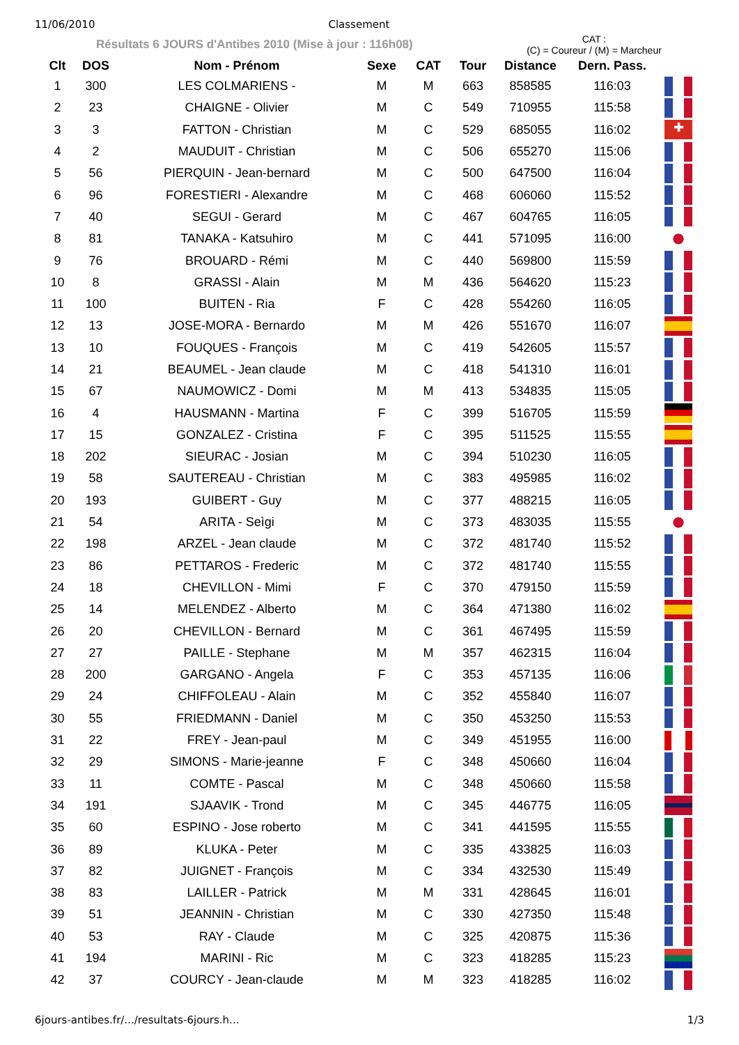11/06/2010 Classement
Résultats 6 JOURS d'Antibes 2010 (Mise à jour : 116h08)
CAT :
(C) = Coureur / (M) = Marcheur
| Clt | DOS | Nom - Prénom | Sexe | CAT | Tour | Distance | Dern. Pass. | |
| --- | --- | --- | --- | --- | --- | --- | --- | --- |
| 1 | 300 | LES COLMARIENS - | M | M | 663 | 858585 | 116:03 | |
| 2 | 23 | CHAIGNE - Olivier | M | C | 549 | 710955 | 115:58 | |
| 3 | 3 | FATTON - Christian | M | C | 529 | 685055 | 116:02 | ✚ |
| 4 | 2 | MAUDUIT - Christian | M | C | 506 | 655270 | 115:06 | |
| 5 | 56 | PIERQUIN - Jean-bernard | M | C | 500 | 647500 | 116:04 | |
| 6 | 96 | FORESTIERI - Alexandre | M | C | 468 | 606060 | 115:52 | |
| 7 | 40 | SEGUI - Gerard | M | C | 467 | 604765 | 116:05 | |
| 8 | 81 | TANAKA - Katsuhiro | M | C | 441 | 571095 | 116:00 | |
| 9 | 76 | BROUARD - Rémi | M | C | 440 | 569800 | 115:59 | |
| 10 | 8 | GRASSI - Alain | M | M | 436 | 564620 | 115:23 | |
| 11 | 100 | BUITEN - Ria | F | C | 428 | 554260 | 116:05 | |
| 12 | 13 | JOSE-MORA - Bernardo | M | M | 426 | 551670 | 116:07 | |
| 13 | 10 | FOUQUES - François | M | C | 419 | 542605 | 115:57 | |
| 14 | 21 | BEAUMEL - Jean claude | M | C | 418 | 541310 | 116:01 | |
| 15 | 67 | NAUMOWICZ - Domi | M | M | 413 | 534835 | 115:05 | |
| 16 | 4 | HAUSMANN - Martina | F | C | 399 | 516705 | 115:59 | |
| 17 | 15 | GONZALEZ - Cristina | F | C | 395 | 511525 | 115:55 | |
| 18 | 202 | SIEURAC - Josian | M | C | 394 | 510230 | 116:05 | |
| 19 | 58 | SAUTEREAU - Christian | M | C | 383 | 495985 | 116:02 | |
| 20 | 193 | GUIBERT - Guy | M | C | 377 | 488215 | 116:05 | |
| 21 | 54 | ARITA - Seìgi | M | C | 373 | 483035 | 115:55 | |
| 22 | 198 | ARZEL - Jean claude | M | C | 372 | 481740 | 115:52 | |
| 23 | 86 | PETTAROS - Frederic | M | C | 372 | 481740 | 115:55 | |
| 24 | 18 | CHEVILLON - Mimi | F | C | 370 | 479150 | 115:59 | |
| 25 | 14 | MELENDEZ - Alberto | M | C | 364 | 471380 | 116:02 | |
| 26 | 20 | CHEVILLON - Bernard | M | C | 361 | 467495 | 115:59 | |
| 27 | 27 | PAILLE - Stephane | M | M | 357 | 462315 | 116:04 | |
| 28 | 200 | GARGANO - Angela | F | C | 353 | 457135 | 116:06 | |
| 29 | 24 | CHIFFOLEAU - Alain | M | C | 352 | 455840 | 116:07 | |
| 30 | 55 | FRIEDMANN - Daniel | M | C | 350 | 453250 | 115:53 | |
| 31 | 22 | FREY - Jean-paul | M | C | 349 | 451955 | 116:00 | |
| 32 | 29 | SIMONS - Marie-jeanne | F | C | 348 | 450660 | 116:04 | |
| 33 | 11 | COMTE - Pascal | M | C | 348 | 450660 | 115:58 | |
| 34 | 191 | SJAAVIK - Trond | M | C | 345 | 446775 | 116:05 | |
| 35 | 60 | ESPINO - Jose roberto | M | C | 341 | 441595 | 115:55 | |
| 36 | 89 | KLUKA - Peter | M | C | 335 | 433825 | 116:03 | |
| 37 | 82 | JUIGNET - François | M | C | 334 | 432530 | 115:49 | |
| 38 | 83 | LAILLER - Patrick | M | M | 331 | 428645 | 116:01 | |
| 39 | 51 | JEANNIN - Christian | M | C | 330 | 427350 | 115:48 | |
| 40 | 53 | RAY - Claude | M | C | 325 | 420875 | 115:36 | |
| 41 | 194 | MARINI - Ric | M | C | 323 | 418285 | 115:23 | |
| 42 | 37 | COURCY - Jean-claude | M | M | 323 | 418285 | 116:02 | |
6jours-antibes.fr/.../resultats-6jours.h... 1/3